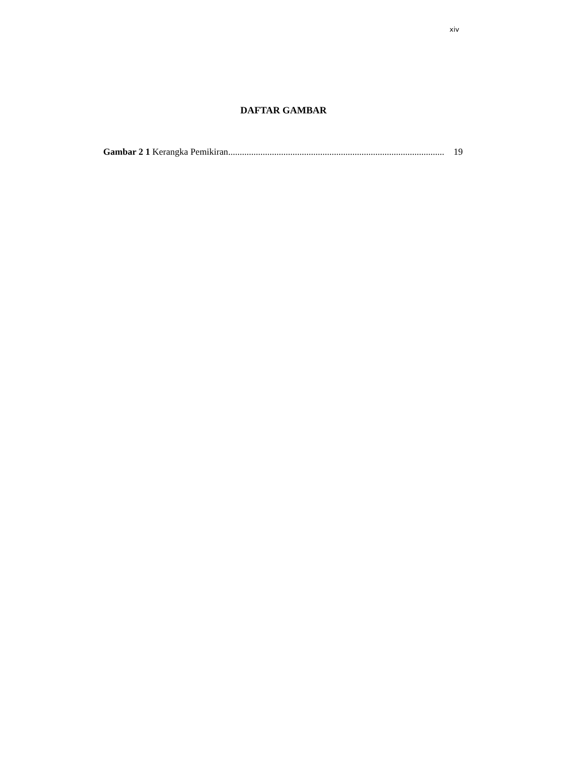xiv
DAFTAR GAMBAR
Gambar 2 1 Kerangka Pemikiran.............................................................................................. 19